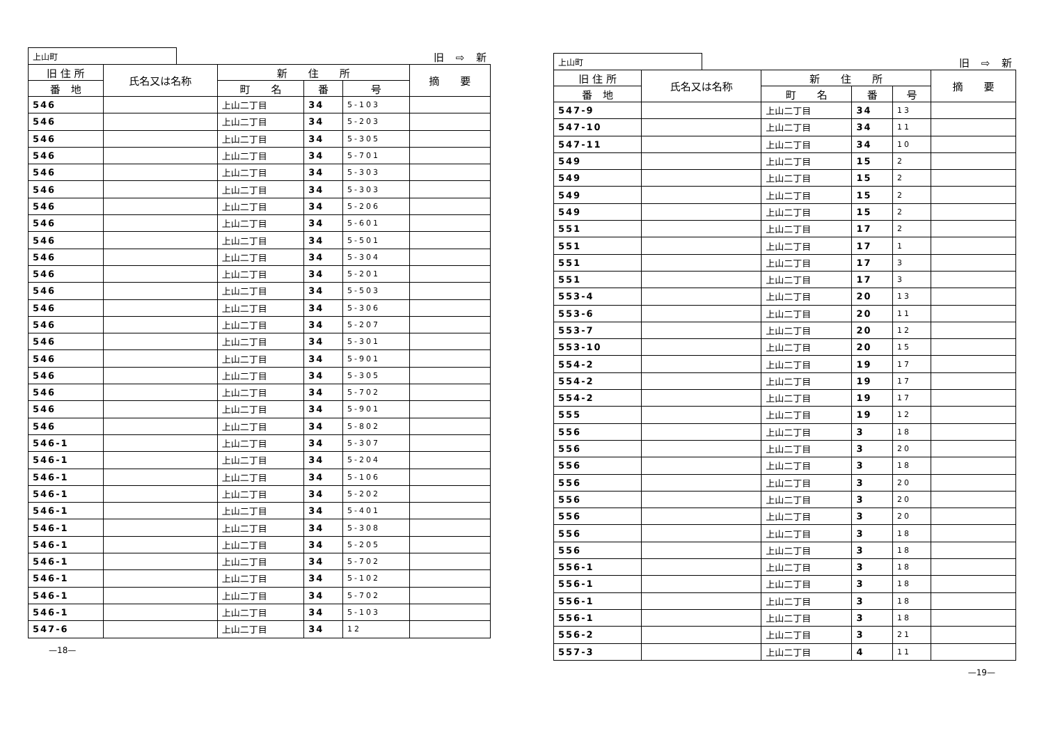上山町
旧 ⇨ 新
| 旧 住 所 | 氏名又は名称 | 新 住 所 | | | 摘 要 |
| --- | --- | --- | --- | --- | --- |
| 番 地 | | 町 名 | 番 | 号 | |
| 546 | | 上山二丁目 | 34 | 5-103 | |
| 546 | | 上山二丁目 | 34 | 5-203 | |
| 546 | | 上山二丁目 | 34 | 5-305 | |
| 546 | | 上山二丁目 | 34 | 5-701 | |
| 546 | | 上山二丁目 | 34 | 5-303 | |
| 546 | | 上山二丁目 | 34 | 5-303 | |
| 546 | | 上山二丁目 | 34 | 5-206 | |
| 546 | | 上山二丁目 | 34 | 5-601 | |
| 546 | | 上山二丁目 | 34 | 5-501 | |
| 546 | | 上山二丁目 | 34 | 5-304 | |
| 546 | | 上山二丁目 | 34 | 5-201 | |
| 546 | | 上山二丁目 | 34 | 5-503 | |
| 546 | | 上山二丁目 | 34 | 5-306 | |
| 546 | | 上山二丁目 | 34 | 5-207 | |
| 546 | | 上山二丁目 | 34 | 5-301 | |
| 546 | | 上山二丁目 | 34 | 5-901 | |
| 546 | | 上山二丁目 | 34 | 5-305 | |
| 546 | | 上山二丁目 | 34 | 5-702 | |
| 546 | | 上山二丁目 | 34 | 5-901 | |
| 546 | | 上山二丁目 | 34 | 5-802 | |
| 546-1 | | 上山二丁目 | 34 | 5-307 | |
| 546-1 | | 上山二丁目 | 34 | 5-204 | |
| 546-1 | | 上山二丁目 | 34 | 5-106 | |
| 546-1 | | 上山二丁目 | 34 | 5-202 | |
| 546-1 | | 上山二丁目 | 34 | 5-401 | |
| 546-1 | | 上山二丁目 | 34 | 5-308 | |
| 546-1 | | 上山二丁目 | 34 | 5-205 | |
| 546-1 | | 上山二丁目 | 34 | 5-702 | |
| 546-1 | | 上山二丁目 | 34 | 5-102 | |
| 546-1 | | 上山二丁目 | 34 | 5-702 | |
| 546-1 | | 上山二丁目 | 34 | 5-103 | |
| 547-6 | | 上山二丁目 | 34 | 12 | |
—18—
上山町
旧 ⇨ 新
| 旧 住 所 | 氏名又は名称 | 新 住 所 | | | 摘 要 |
| --- | --- | --- | --- | --- | --- |
| 番 地 | | 町 名 | 番 | 号 | |
| 547-9 | | 上山二丁目 | 34 | 13 | |
| 547-10 | | 上山二丁目 | 34 | 11 | |
| 547-11 | | 上山二丁目 | 34 | 10 | |
| 549 | | 上山二丁目 | 15 | 2 | |
| 549 | | 上山二丁目 | 15 | 2 | |
| 549 | | 上山二丁目 | 15 | 2 | |
| 549 | | 上山二丁目 | 15 | 2 | |
| 551 | | 上山二丁目 | 17 | 2 | |
| 551 | | 上山二丁目 | 17 | 1 | |
| 551 | | 上山二丁目 | 17 | 3 | |
| 551 | | 上山二丁目 | 17 | 3 | |
| 553-4 | | 上山二丁目 | 20 | 13 | |
| 553-6 | | 上山二丁目 | 20 | 11 | |
| 553-7 | | 上山二丁目 | 20 | 12 | |
| 553-10 | | 上山二丁目 | 20 | 15 | |
| 554-2 | | 上山二丁目 | 19 | 17 | |
| 554-2 | | 上山二丁目 | 19 | 17 | |
| 554-2 | | 上山二丁目 | 19 | 17 | |
| 555 | | 上山二丁目 | 19 | 12 | |
| 556 | | 上山二丁目 | 3 | 18 | |
| 556 | | 上山二丁目 | 3 | 20 | |
| 556 | | 上山二丁目 | 3 | 18 | |
| 556 | | 上山二丁目 | 3 | 20 | |
| 556 | | 上山二丁目 | 3 | 20 | |
| 556 | | 上山二丁目 | 3 | 20 | |
| 556 | | 上山二丁目 | 3 | 18 | |
| 556 | | 上山二丁目 | 3 | 18 | |
| 556-1 | | 上山二丁目 | 3 | 18 | |
| 556-1 | | 上山二丁目 | 3 | 18 | |
| 556-1 | | 上山二丁目 | 3 | 18 | |
| 556-1 | | 上山二丁目 | 3 | 18 | |
| 556-2 | | 上山二丁目 | 3 | 21 | |
| 557-3 | | 上山二丁目 | 4 | 11 | |
—19—